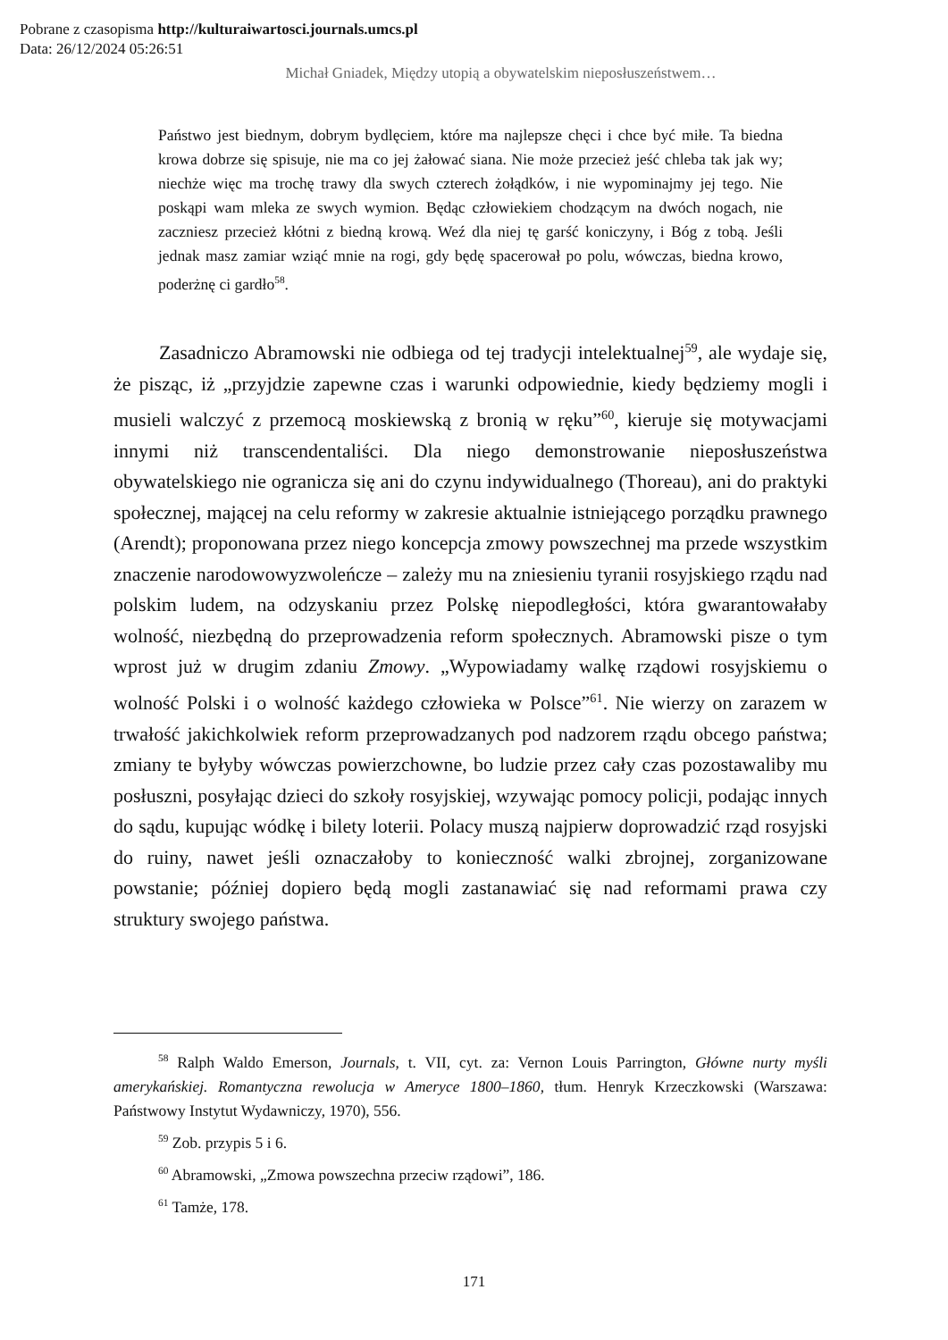Pobrane z czasopisma http://kulturaiwartosci.journals.umcs.pl
Data: 26/12/2024 05:26:51
Michał Gniadek, Między utopią a obywatelskim nieposłuszeństwem…
Państwo jest biednym, dobrym bydlęciem, które ma najlepsze chęci i chce być miłe. Ta biedna krowa dobrze się spisuje, nie ma co jej żałować siana. Nie może przecież jeść chleba tak jak wy; niechże więc ma trochę trawy dla swych czterech żołądków, i nie wypominajmy jej tego. Nie poskąpi wam mleka ze swych wymion. Będąc człowiekiem chodzącym na dwóch nogach, nie zaczniesz przecież kłótni z biedną krową. Weź dla niej tę garść koniczyny, i Bóg z tobą. Jeśli jednak masz zamiar wziąć mnie na rogi, gdy będę spacerował po polu, wówczas, biedna krowo, poderżnę ci gardło<sup>58</sup>.
Zasadniczo Abramowski nie odbiega od tej tradycji intelektualnej<sup>59</sup>, ale wydaje się, że pisząc, iż „przyjdzie zapewne czas i warunki odpowiednie, kiedy będziemy mogli i musieli walczyć z przemocą moskiewską z bronią w ręku”<sup>60</sup>, kieruje się motywacjami innymi niż transcendentaliści. Dla niego demonstrowanie nieposłuszeństwa obywatelskiego nie ogranicza się ani do czynu indywidualnego (Thoreau), ani do praktyki społecznej, mającej na celu reformy w zakresie aktualnie istniejącego porządku prawnego (Arendt); proponowana przez niego koncepcja zmowy powszechnej ma przede wszystkim znaczenie narodowowyzwoleńcze – zależy mu na zniesieniu tyranii rosyjskiego rządu nad polskim ludem, na odzyskaniu przez Polskę niepodległości, która gwarantowałaby wolność, niezbędną do przeprowadzenia reform społecznych. Abramowski pisze o tym wprost już w drugim zdaniu Zmowy. „Wypowiadamy walkę rządowi rosyjskiemu o wolność Polski i o wolność każdego człowieka w Polsce”<sup>61</sup>. Nie wierzy on zarazem w trwałość jakichkolwiek reform przeprowadzanych pod nadzorem rządu obcego państwa; zmiany te byłyby wówczas powierzchowne, bo ludzie przez cały czas pozostawaliby mu posłuszni, posyłając dzieci do szkoły rosyjskiej, wzywając pomocy policji, podając innych do sądu, kupując wódkę i bilety loterii. Polacy muszą najpierw doprowadzić rząd rosyjski do ruiny, nawet jeśli oznaczałoby to konieczność walki zbrojnej, zorganizowane powstanie; później dopiero będą mogli zastanawiać się nad reformami prawa czy struktury swojego państwa.
<sup>58</sup> Ralph Waldo Emerson, Journals, t. VII, cyt. za: Vernon Louis Parrington, Główne nurty myśli amerykańskiej. Romantyczna rewolucja w Ameryce 1800–1860, tłum. Henryk Krzeczkowski (Warszawa: Państwowy Instytut Wydawniczy, 1970), 556.
<sup>59</sup> Zob. przypis 5 i 6.
<sup>60</sup> Abramowski, „Zmowa powszechna przeciw rządowi”, 186.
<sup>61</sup> Tamże, 178.
171